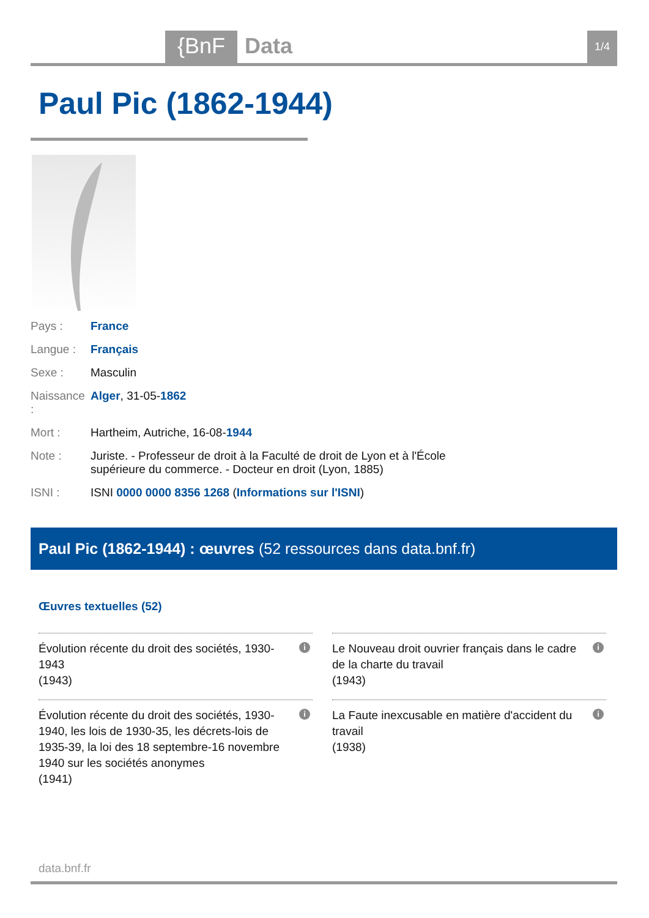{BnF Data 1/4
Paul Pic (1862-1944)
Pays : France
Langue : Français
Sexe : Masculin
Naissance :
Alger, 31-05-1862
Mort : Hartheim, Autriche, 16-08-1944
Note : Juriste. - Professeur de droit à la Faculté de droit de Lyon et à l'École supérieure du commerce. - Docteur en droit (Lyon, 1885)
ISNI : ISNI 0000 0000 8356 1268 (Informations sur l'ISNI)
Paul Pic (1862-1944) : œuvres (52 ressources dans data.bnf.fr)
Œuvres textuelles (52)
Évolution récente du droit des sociétés, 1930-1943
(1943)
i
Le Nouveau droit ouvrier français dans le cadre de la charte du travail
(1943)
i
Évolution récente du droit des sociétés, 1930-1940, les lois de 1930-35, les décrets-lois de 1935-39, la loi des 18 septembre-16 novembre 1940 sur les sociétés anonymes
(1941)
i
La Faute inexcusable en matière d'accident du travail
(1938)
i
data.bnf.fr